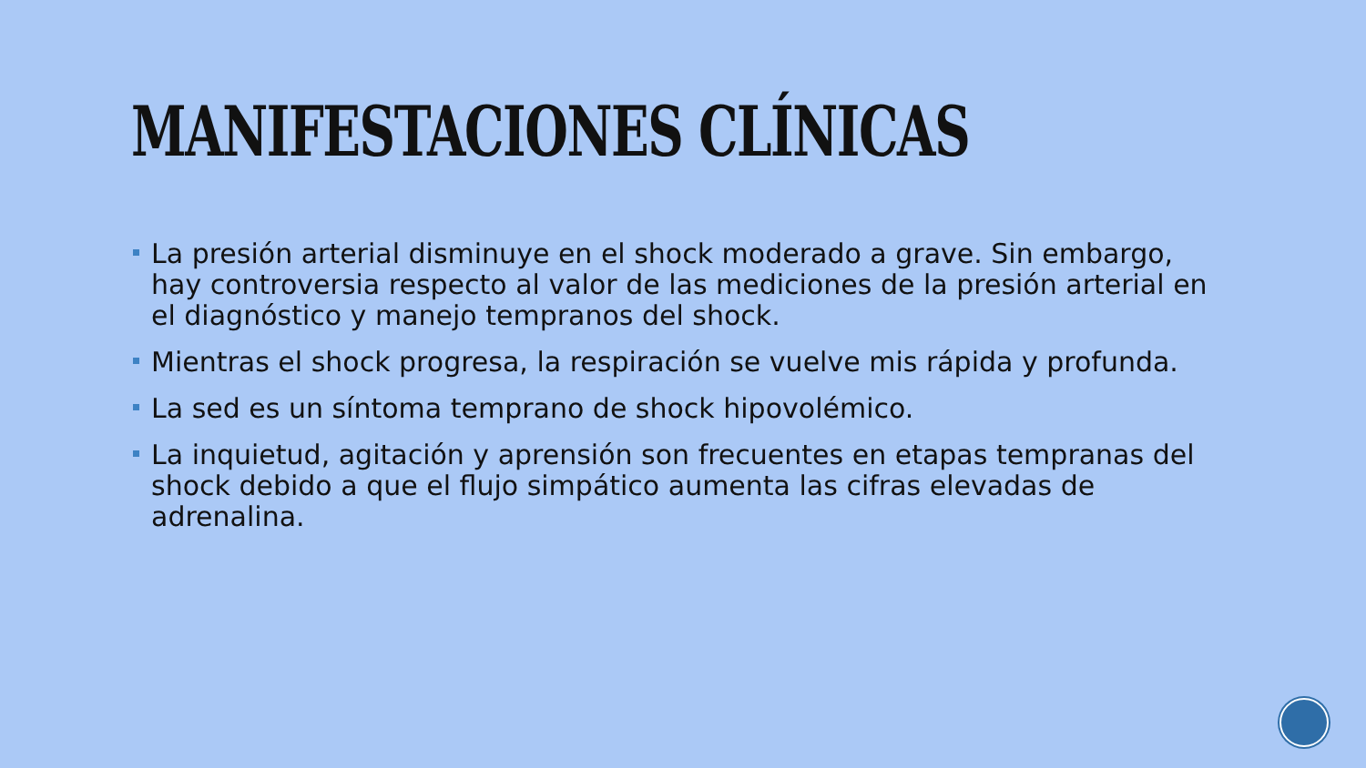MANIFESTACIONES CLÍNICAS
La presión arterial disminuye en el shock moderado a grave. Sin embargo, hay controversia respecto al valor de las mediciones de la presión arterial en el diagnóstico y manejo tempranos del shock.
Mientras el shock progresa, la respiración se vuelve mis rápida y profunda.
La sed es un síntoma temprano de shock hipovolémico.
La inquietud, agitación y aprensión son frecuentes en etapas tempranas del shock debido a que el flujo simpático aumenta las cifras elevadas de adrenalina.